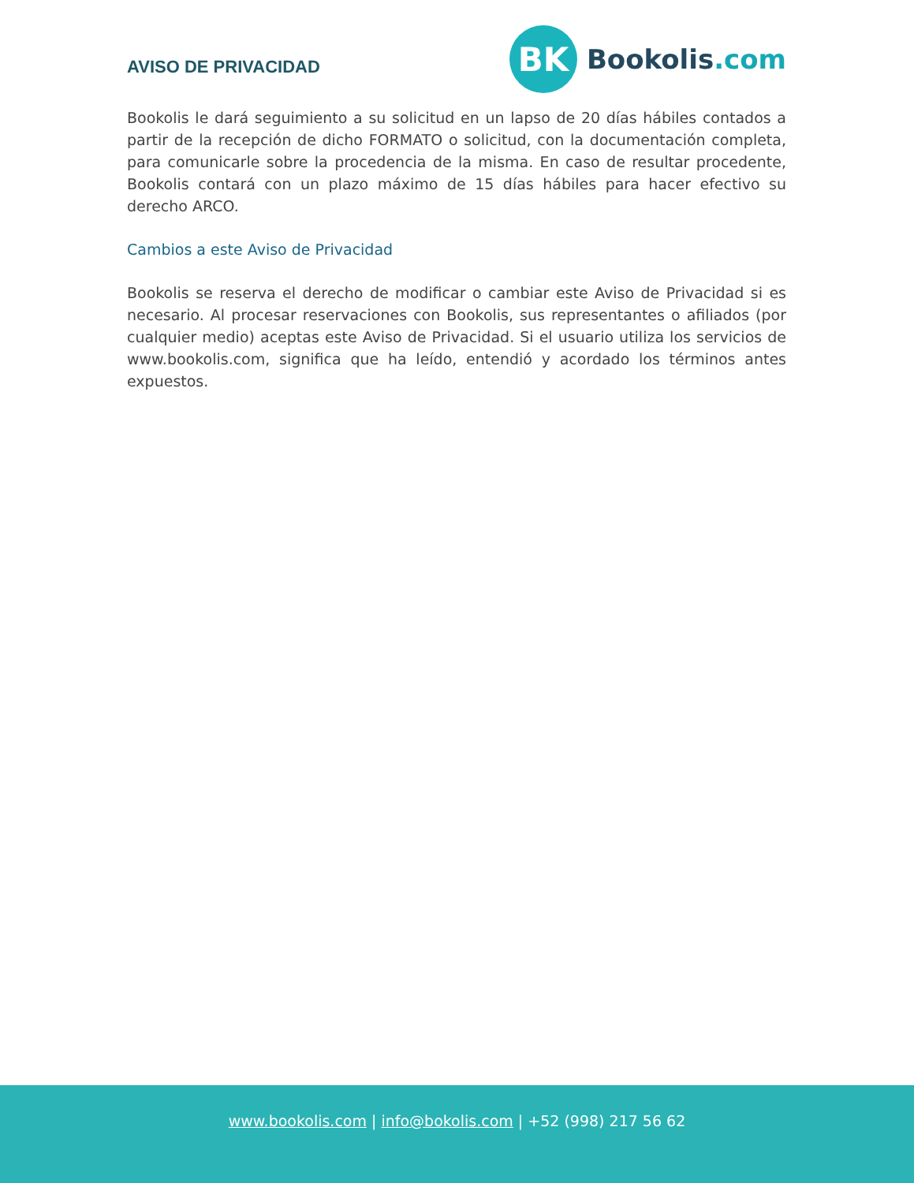AVISO DE PRIVACIDAD
BK
Bookolis.com
Bookolis le dará seguimiento a su solicitud en un lapso de 20 días hábiles contados a partir de la recepción de dicho FORMATO o solicitud, con la documentación completa, para comunicarle sobre la procedencia de la misma. En caso de resultar procedente, Bookolis contará con un plazo máximo de 15 días hábiles para hacer efectivo su derecho ARCO.
Cambios a este Aviso de Privacidad
Bookolis se reserva el derecho de modificar o cambiar este Aviso de Privacidad si es necesario. Al procesar reservaciones con Bookolis, sus representantes o afiliados (por cualquier medio) aceptas este Aviso de Privacidad. Si el usuario utiliza los servicios de www.bookolis.com, significa que ha leído, entendió y acordado los términos antes expuestos.
www.bookolis.com | info@bokolis.com | +52 (998) 217 56 62